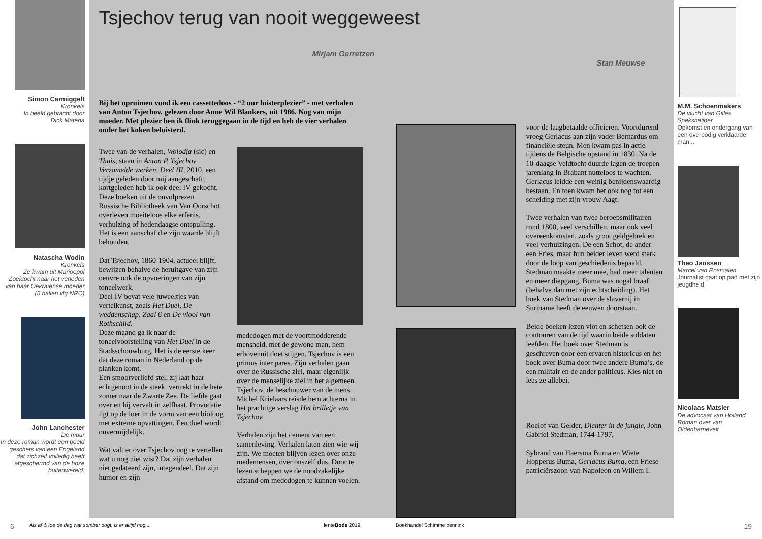Simon Carmiggelt
Kronkels
In beeld gebracht door
Dick Matena
Natascha Wodin
Kronkels
Ze kwam uit Marioepol
Zoektocht naar het verleden van haar Oekraïense moeder (5 ballen vlg NRC)
John Lanchester
De muur
In deze roman wordt een beeld geschets van een Engeland dat zichzelf volledig heeft afgeschermd van de boze buitenwereld.
Tsjechov terug van nooit weggeweest
Mirjam Gerretzen
Stan Meuwse
Bij het opruimen vond ik een cassettedoos - “2 uur luisterplezier” - met verhalen van Anton Tsjechov, gelezen door Anne Wil Blankers, uit 1986. Nog van mijn moeder. Met plezier ben ik flink teruggegaan in de tijd en heb de vier verhalen onder het koken beluisterd.
Twee van de verhalen, Wolodja (sic) en Thuis, staan in Anton P. Tsjechov Verzamelde werken, Deel III, 2010, een tijdje geleden door mij aangeschaft; kortgeleden heb ik ook deel IV gekocht.
Deze boeken uit de onvolprezen Russische Bibliotheek van Van Oorschot overleven moeiteloos elke erfenis, verhuizing of hedendaagse ontspulling. Het is een aanschaf die zijn waarde blijft behouden.
Dat Tsjechov, 1860-1904, actueel blijft, bewijzen behalve de heruitgave van zijn oeuvre ook de opvoeringen van zijn toneelwerk.
Deel IV bevat vele juweeltjes van vertelkunst, zoals Het Duel, De weddenschap, Zaal 6 en De viool van Rothschild.
Deze maand ga ik naar de toneelvoorstelling van Het Duel in de Stadsschouwburg. Het is de eerste keer dat deze roman in Nederland op de planken komt.
Een smoorverliefd stel, zij laat haar echtgenoot in de steek, vertrekt in de hete zomer naar de Zwarte Zee. De liefde gaat over en hij vervalt in zelfhaat. Provocatie ligt op de loer in de vorm van een bioloog met extreme opvattingen. Een duel wordt onvermijdelijk.
Wat valt er over Tsjechov nog te vertellen wat u nog niet wist? Dat zijn verhalen niet gedateerd zijn, integendeel. Dat zijn humor en zijn
mededogen met de voortmodderende mensheid, met de gewone man, hem erbovenuit doet stijgen. Tsjechov is een primus inter pares. Zijn verhalen gaan over de Russische ziel, maar eigenlijk over de menselijke ziel in het algemeen. Tsjechov, de beschouwer van de mens.
Michel Krielaars reisde hem achterna in het prachtige verslag Het brilletje van Tsjechov.
Verhalen zijn het cement van een samenleving. Verhalen laten zien wie wij zijn. We moeten blijven lezen over onze medemensen, over onszelf dus. Door te lezen scheppen we de noodzakelijke afstand om mededogen te kunnen voelen.
voor de laagbetaalde officieren. Voortdurend vroeg Gerlacus aan zijn vader Bernardus om financiële steun. Men kwam pas in actie tijdens de Belgische opstand in 1830. Na de 10-daagse Veldtocht duurde lagen de troepen jarenlang in Brabant nutteloos te wachten. Gerlacus leidde een weinig benijdenswaardig bestaan. En toen kwam het ook nog tot een scheiding met zijn vrouw Aagt.
Twee verhalen van twee beroepsmilitairen rond 1800, veel verschillen, maar ook veel overeenkomsten, zoals groot geldgebrek en veel verhuizingen. De een Schot, de ander een Fries, maar hun beider leven werd sterk door de loop van geschiedenis bepaald.
Stedman maakte meer mee, had meer talenten en meer diepgang. Buma was nogal braaf (behalve dan met zijn echtscheiding). Het boek van Stedman over de slavernij in Suriname heeft de eeuwen doorstaan.
Beide boeken lezen vlot en schetsen ook de contouren van de tijd waarin beide soldaten leefden. Het boek over Stedman is geschreven door een ervaren historicus en het boek over Buma door twee andere Buma’s, de een militair en de ander politicus. Kies niet en lees ze allebei.
Roelof van Gelder, Dichter in de jungle, John Gabriel Stedman, 1744-1797,
Sybrand van Haersma Buma en Wiete Hopperus Buma, Gerlacus Buma, een Friese patriciërszoon van Napoleon en Willem I.
M.M. Schoenmakers
De vlucht van Gilles Speksneijder
Opkomst en ondergang van een overbodig verklaarde man...
Theo Janssen
Marcel van Rosmalen
Journalist gaat op pad met zijn jeugdheld
Nicolaas Matsier
De advocaat van Holland Roman over van Oldenbarnevelt
6 Als af & toe de dag wat somber oogt, is er altijd nog.... lenteBode 2019 Boekhandel Schimmelpennink 19